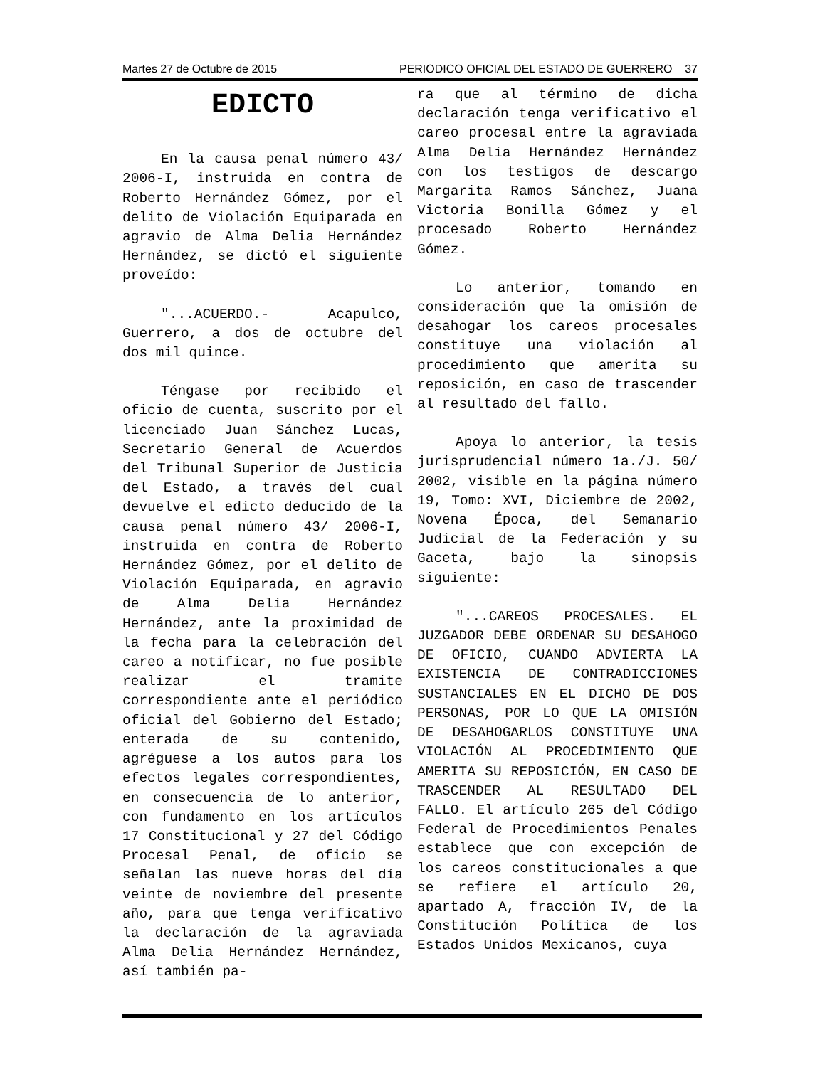Martes 27 de Octubre de 2015 PERIODICO OFICIAL DEL ESTADO DE GUERRERO 37
EDICTO
En la causa penal número 43/ 2006-I, instruida en contra de Roberto Hernández Gómez, por el delito de Violación Equiparada en agravio de Alma Delia Hernández Hernández, se dictó el siguiente proveído:
"...ACUERDO.- Acapulco, Guerrero, a dos de octubre del dos mil quince.
Téngase por recibido el oficio de cuenta, suscrito por el licenciado Juan Sánchez Lucas, Secretario General de Acuerdos del Tribunal Superior de Justicia del Estado, a través del cual devuelve el edicto deducido de la causa penal número 43/ 2006-I, instruida en contra de Roberto Hernández Gómez, por el delito de Violación Equiparada, en agravio de Alma Delia Hernández Hernández, ante la proximidad de la fecha para la celebración del careo a notificar, no fue posible realizar el tramite correspondiente ante el periódico oficial del Gobierno del Estado; enterada de su contenido, agréguese a los autos para los efectos legales correspondientes, en consecuencia de lo anterior, con fundamento en los artículos 17 Constitucional y 27 del Código Procesal Penal, de oficio se señalan las nueve horas del día veinte de noviembre del presente año, para que tenga verificativo la declaración de la agraviada Alma Delia Hernández Hernández, así también pa-
ra que al término de dicha declaración tenga verificativo el careo procesal entre la agraviada Alma Delia Hernández Hernández con los testigos de descargo Margarita Ramos Sánchez, Juana Victoria Bonilla Gómez y el procesado Roberto Hernández Gómez.
Lo anterior, tomando en consideración que la omisión de desahogar los careos procesales constituye una violación al procedimiento que amerita su reposición, en caso de trascender al resultado del fallo.
Apoya lo anterior, la tesis jurisprudencial número 1a./J. 50/ 2002, visible en la página número 19, Tomo: XVI, Diciembre de 2002, Novena Época, del Semanario Judicial de la Federación y su Gaceta, bajo la sinopsis siguiente:
"...CAREOS PROCESALES. EL JUZGADOR DEBE ORDENAR SU DESAHOGO DE OFICIO, CUANDO ADVIERTA LA EXISTENCIA DE CONTRADICCIONES SUSTANCIALES EN EL DICHO DE DOS PERSONAS, POR LO QUE LA OMISIÓN DE DESAHOGARLOS CONSTITUYE UNA VIOLACIÓN AL PROCEDIMIENTO QUE AMERITA SU REPOSICIÓN, EN CASO DE TRASCENDER AL RESULTADO DEL FALLO. El artículo 265 del Código Federal de Procedimientos Penales establece que con excepción de los careos constitucionales a que se refiere el artículo 20, apartado A, fracción IV, de la Constitución Política de los Estados Unidos Mexicanos, cuya